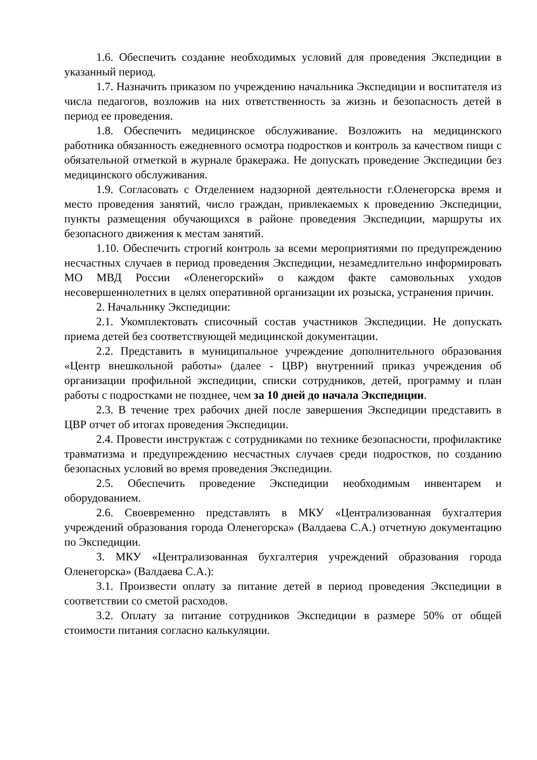1.6. Обеспечить создание необходимых условий для проведения Экспедиции в указанный период.
1.7. Назначить приказом по учреждению начальника Экспедиции и воспитателя из числа педагогов, возложив на них ответственность за жизнь и безопасность детей в период ее проведения.
1.8. Обеспечить медицинское обслуживание. Возложить на медицинского работника обязанность ежедневного осмотра подростков и контроль за качеством пищи с обязательной отметкой в журнале бракеража. Не допускать проведение Экспедиции без медицинского обслуживания.
1.9. Согласовать с Отделением надзорной деятельности г.Оленегорска время и место проведения занятий, число граждан, привлекаемых к проведению Экспедиции, пункты размещения обучающихся в районе проведения Экспедиции, маршруты их безопасного движения к местам занятий.
1.10. Обеспечить строгий контроль за всеми мероприятиями по предупреждению несчастных случаев в период проведения Экспедиции, незамедлительно информировать МО МВД России «Оленегорский» о каждом факте самовольных уходов несовершеннолетних в целях оперативной организации их розыска, устранения причин.
2. Начальнику Экспедиции:
2.1. Укомплектовать списочный состав участников Экспедиции. Не допускать приема детей без соответствующей медицинской документации.
2.2. Представить в муниципальное учреждение дополнительного образования «Центр внешкольной работы» (далее - ЦВР) внутренний приказ учреждения об организации профильной экспедиции, списки сотрудников, детей, программу и план работы с подростками не позднее, чем за 10 дней до начала Экспедиции.
2.3. В течение трех рабочих дней после завершения Экспедиции представить в ЦВР отчет об итогах проведения Экспедиции.
2.4. Провести инструктаж с сотрудниками по технике безопасности, профилактике травматизма и предупреждению несчастных случаев среди подростков, по созданию безопасных условий во время проведения Экспедиции.
2.5. Обеспечить проведение Экспедиции необходимым инвентарем и оборудованием.
2.6. Своевременно представлять в МКУ «Централизованная бухгалтерия учреждений образования города Оленегорска» (Валдаева С.А.) отчетную документацию по Экспедиции.
3. МКУ «Централизованная бухгалтерия учреждений образования города Оленегорска» (Валдаева С.А.):
3.1. Произвести оплату за питание детей в период проведения Экспедиции в соответствии со сметой расходов.
3.2. Оплату за питание сотрудников Экспедиции в размере 50% от общей стоимости питания согласно калькуляции.